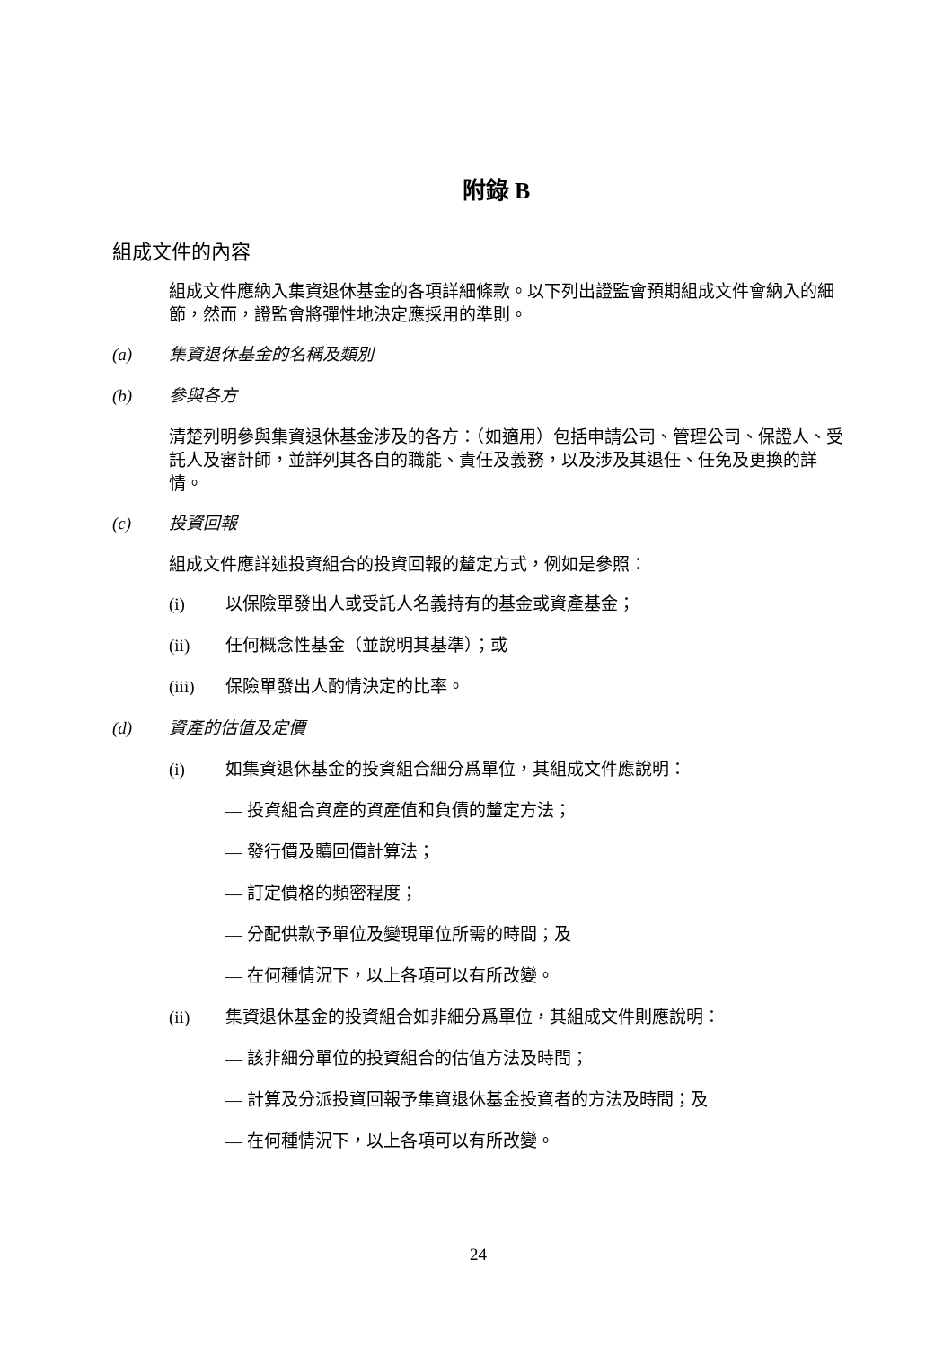附錄 B
組成文件的內容
組成文件應納入集資退休基金的各項詳細條款。以下列出證監會預期組成文件會納入的細節，然而，證監會將彈性地決定應採用的準則。
(a) 集資退休基金的名稱及類別
(b) 參與各方
清楚列明參與集資退休基金涉及的各方：（如適用）包括申請公司、管理公司、保證人、受託人及審計師，並詳列其各自的職能、責任及義務，以及涉及其退任、任免及更換的詳情。
(c) 投資回報
組成文件應詳述投資組合的投資回報的釐定方式，例如是參照：
(i) 以保險單發出人或受託人名義持有的基金或資產基金；
(ii) 任何概念性基金（並說明其基準）；或
(iii) 保險單發出人酌情決定的比率。
(d) 資產的估值及定價
(i) 如集資退休基金的投資組合細分爲單位，其組成文件應說明：
— 投資組合資產的資產值和負債的釐定方法；
— 發行價及贖回價計算法；
— 訂定價格的頻密程度；
— 分配供款予單位及變現單位所需的時間；及
— 在何種情況下，以上各項可以有所改變。
(ii) 集資退休基金的投資組合如非細分爲單位，其組成文件則應說明：
— 該非細分單位的投資組合的估值方法及時間；
— 計算及分派投資回報予集資退休基金投資者的方法及時間；及
— 在何種情況下，以上各項可以有所改變。
24